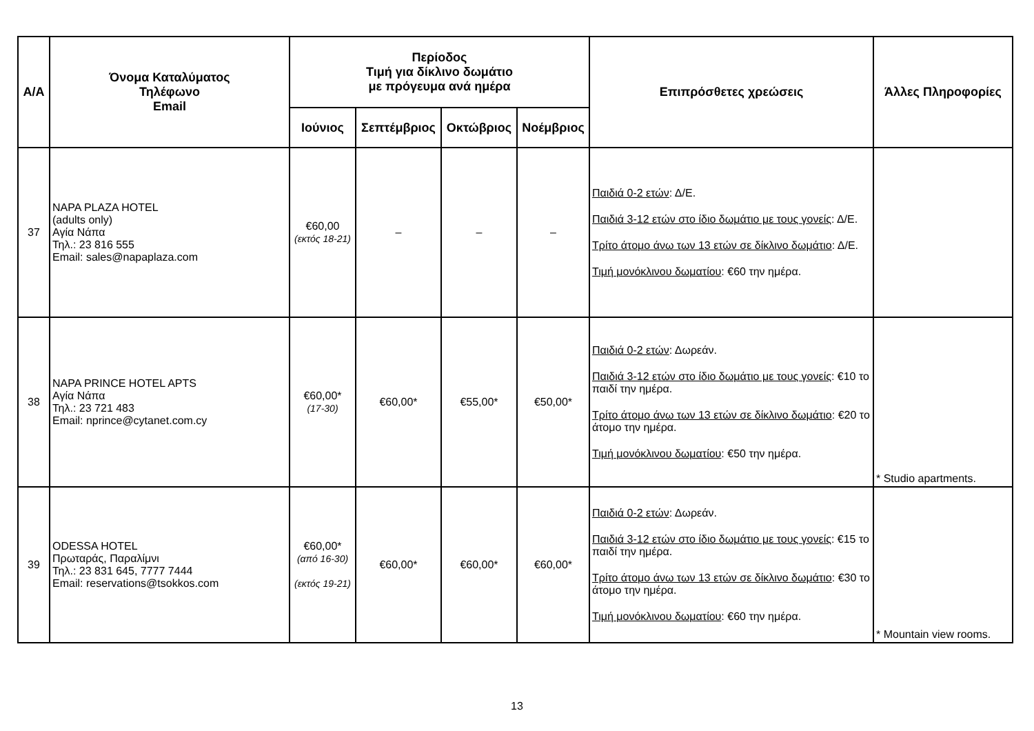| Α/Α | Όνομα Καταλύματος Τηλέφωνο Email | Περίοδος Τιμή για δίκλινο δωμάτιο με πρόγευμα ανά ημέρα | | | | Επιπρόσθετες χρεώσεις | Άλλες Πληροφορίες |
| --- | --- | --- | --- | --- | --- | --- | --- |
| | | Ιούνιος | Σεπτέμβριος | Οκτώβριος | Νοέμβριος | | |
| 37 | NAPA PLAZA HOTEL (adults only) Αγία Νάπα Τηλ.: 23 816 555 Email: sales@napaplaza.com | €60,00 (εκτός 18-21) | – | – | – | Παιδιά 0-2 ετών : Δ/Ε. Παιδιά 3-12 ετών στο ίδιο δωμάτιο με τους γονείς : Δ/Ε. Τρίτο άτομο άνω των 13 ετών σε δίκλινο δωμάτιο : Δ/Ε. Τιμή μονόκλινου δωματίου : €60 την ημέρα. | |
| 38 | NAPA PRINCE HOTEL APTS Αγία Νάπα Τηλ.: 23 721 483 Email: nprince@cytanet.com.cy | €60,00* (17-30) | €60,00* | €55,00* | €50,00* | Παιδιά 0-2 ετών : Δωρεάν. Παιδιά 3-12 ετών στο ίδιο δωμάτιο με τους γονείς : €10 το παιδί την ημέρα. Τρίτο άτομο άνω των 13 ετών σε δίκλινο δωμάτιο : €20 το άτομο την ημέρα. Τιμή μονόκλινου δωματίου : €50 την ημέρα. | * Studio apartments. |
| 39 | ODESSA HOTEL Πρωταράς, Παραλίμνι Τηλ.: 23 831 645, 7777 7444 Email: reservations@tsokkos.com | €60,00* (από 16-30) (εκτός 19-21) | €60,00* | €60,00* | €60,00* | Παιδιά 0-2 ετών : Δωρεάν. Παιδιά 3-12 ετών στο ίδιο δωμάτιο με τους γονείς : €15 το παιδί την ημέρα. Τρίτο άτομο άνω των 13 ετών σε δίκλινο δωμάτιο : €30 το άτομο την ημέρα. Τιμή μονόκλινου δωματίου : €60 την ημέρα. | * Mountain view rooms. |
13